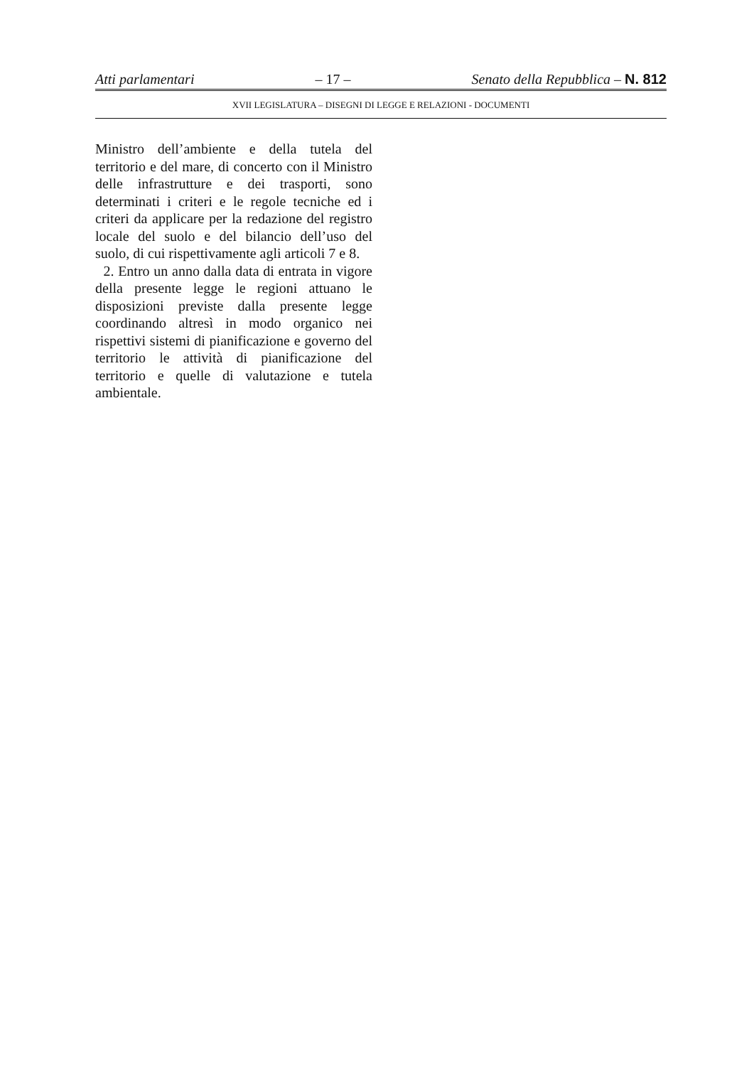Atti parlamentari – 17 – Senato della Repubblica – N. 812
XVII LEGISLATURA – DISEGNI DI LEGGE E RELAZIONI - DOCUMENTI
Ministro dell’ambiente e della tutela del territorio e del mare, di concerto con il Ministro delle infrastrutture e dei trasporti, sono determinati i criteri e le regole tecniche ed i criteri da applicare per la redazione del registro locale del suolo e del bilancio dell’uso del suolo, di cui rispettivamente agli articoli 7 e 8.
2. Entro un anno dalla data di entrata in vigore della presente legge le regioni attuano le disposizioni previste dalla presente legge coordinando altresì in modo organico nei rispettivi sistemi di pianificazione e governo del territorio le attività di pianificazione del territorio e quelle di valutazione e tutela ambientale.